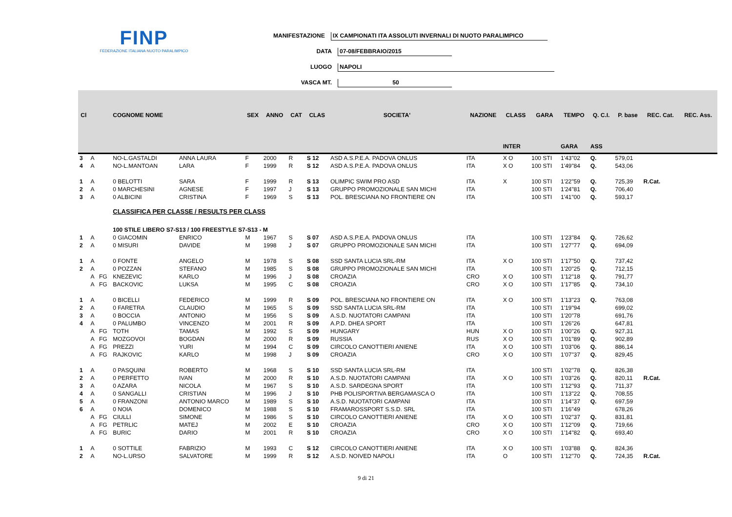FINP
FEDERAZIONE ITALIANA NUOTO PARALIMPICO
MANIFESTAZIONE IX CAMPIONATI ITA ASSOLUTI INVERNALI DI NUOTO PARALIMPICO
DATA 07-08/FEBBRAIO/2015
LUOGO NAPOLI
VASCA MT. 50
| Cl | | | COGNOME NOME | | SEX | ANNO | CAT | CLAS | SOCIETA' | NAZIONE | CLASS | GARA | TEMPO | Q. C.I. | P. base | REC. Cat. | REC. Ass. |
| --- | --- | --- | --- | --- | --- | --- | --- | --- | --- | --- | --- | --- | --- | --- | --- | --- | --- |
| | | | | | | | | | | | INTER | | GARA | ASS | | | |
| 3 | A | | NO-L.GASTALDI | ANNA LAURA | F | 2000 | R | S 12 | ASD A.S.P.E.A. PADOVA ONLUS | ITA | X O | 100 STI | 1'43"02 | Q. | 579,01 | | |
| 4 | A | | NO-L.MANTOAN | LARA | F | 1999 | R | S 12 | ASD A.S.P.E.A. PADOVA ONLUS | ITA | X O | 100 STI | 1'49"84 | Q. | 543,06 | | |
| 1 | A | | 0 BELOTTI | SARA | F | 1999 | R | S 13 | OLIMPIC SWIM PRO ASD | ITA | X | 100 STI | 1'22"59 | Q. | 725,39 | R.Cat. | |
| 2 | A | | 0 MARCHESINI | AGNESE | F | 1997 | J | S 13 | GRUPPO PROMOZIONALE SAN MICHI | ITA | | 100 STI | 1'24"81 | Q. | 706,40 | | |
| 3 | A | | 0 ALBICINI | CRISTINA | F | 1969 | S | S 13 | POL. BRESCIANA NO FRONTIERE ON | ITA | | 100 STI | 1'41"00 | Q. | 593,17 | | |
| | | | CLASSIFICA PER CLASSE / RESULTS PER CLASS | | | | | | | | | | | | | | |
| | | | 100 STILE LIBERO S7-S13 / 100 FREESTYLE S7-S13 - M | | | | | | | | | | | | | | |
| 1 | A | | 0 GIACOMIN | ENRICO | M | 1967 | S | S 07 | ASD A.S.P.E.A. PADOVA ONLUS | ITA | | 100 STI | 1'23"84 | Q. | 726,62 | | |
| 2 | A | | 0 MISURI | DAVIDE | M | 1998 | J | S 07 | GRUPPO PROMOZIONALE SAN MICHI | ITA | | 100 STI | 1'27"77 | Q. | 694,09 | | |
| 1 | A | | 0 FONTE | ANGELO | M | 1978 | S | S 08 | SSD SANTA LUCIA SRL-RM | ITA | X O | 100 STI | 1'17"50 | Q. | 737,42 | | |
| 2 | A | | 0 POZZAN | STEFANO | M | 1985 | S | S 08 | GRUPPO PROMOZIONALE SAN MICHI | ITA | | 100 STI | 1'20"25 | Q. | 712,15 | | |
| | A | FG | KNEZEVIC | KARLO | M | 1996 | J | S 08 | CROAZIA | CRO | X O | 100 STI | 1'12"18 | Q. | 791,77 | | |
| | A | FG | BACKOVIC | LUKSA | M | 1995 | C | S 08 | CROAZIA | CRO | X O | 100 STI | 1'17"85 | Q. | 734,10 | | |
| 1 | A | | 0 BICELLI | FEDERICO | M | 1999 | R | S 09 | POL. BRESCIANA NO FRONTIERE ON | ITA | X O | 100 STI | 1'13"23 | Q. | 763,08 | | |
| 2 | A | | 0 FARETRA | CLAUDIO | M | 1965 | S | S 09 | SSD SANTA LUCIA SRL-RM | ITA | | 100 STI | 1'19"94 | | 699,02 | | |
| 3 | A | | 0 BOCCIA | ANTONIO | M | 1956 | S | S 09 | A.S.D. NUOTATORI CAMPANI | ITA | | 100 STI | 1'20"78 | | 691,76 | | |
| 4 | A | | 0 PALUMBO | VINCENZO | M | 2001 | R | S 09 | A.P.D. DHEA SPORT | ITA | | 100 STI | 1'26"26 | | 647,81 | | |
| | A | FG | TOTH | TAMAS | M | 1992 | S | S 09 | HUNGARY | HUN | X O | 100 STI | 1'00"26 | Q. | 927,31 | | |
| | A | FG | MOZGOVOI | BOGDAN | M | 2000 | R | S 09 | RUSSIA | RUS | X O | 100 STI | 1'01"89 | Q. | 902,89 | | |
| | A | FG | PREZZI | YURI | M | 1994 | C | S 09 | CIRCOLO CANOTTIERI ANIENE | ITA | X O | 100 STI | 1'03"06 | Q. | 886,14 | | |
| | A | FG | RAJKOVIC | KARLO | M | 1998 | J | S 09 | CROAZIA | CRO | X O | 100 STI | 1'07"37 | Q. | 829,45 | | |
| 1 | A | | 0 PASQUINI | ROBERTO | M | 1968 | S | S 10 | SSD SANTA LUCIA SRL-RM | ITA | | 100 STI | 1'02"78 | Q. | 826,38 | | |
| 2 | A | | 0 PERFETTO | IVAN | M | 2000 | R | S 10 | A.S.D. NUOTATORI CAMPANI | ITA | X O | 100 STI | 1'03"26 | Q. | 820,11 | R.Cat. | |
| 3 | A | | 0 AZARA | NICOLA | M | 1967 | S | S 10 | A.S.D. SARDEGNA SPORT | ITA | | 100 STI | 1'12"93 | Q. | 711,37 | | |
| 4 | A | | 0 SANGALLI | CRISTIAN | M | 1996 | J | S 10 | PHB POLISPORTIVA BERGAMASCA O | ITA | | 100 STI | 1'13"22 | Q. | 708,55 | | |
| 5 | A | | 0 FRANZONI | ANTONIO MARCO | M | 1989 | S | S 10 | A.S.D. NUOTATORI CAMPANI | ITA | | 100 STI | 1'14"37 | Q. | 697,59 | | |
| 6 | A | | 0 NOIA | DOMENICO | M | 1988 | S | S 10 | FRAMAROSSPORT S.S.D. SRL | ITA | | 100 STI | 1'16"49 | | 678,26 | | |
| | A | FG | CIULLI | SIMONE | M | 1986 | S | S 10 | CIRCOLO CANOTTIERI ANIENE | ITA | X O | 100 STI | 1'02"37 | Q. | 831,81 | | |
| | A | FG | PETRLIC | MATEJ | M | 2002 | E | S 10 | CROAZIA | CRO | X O | 100 STI | 1'12"09 | Q. | 719,66 | | |
| | A | FG | BURIC | DARIO | M | 2001 | R | S 10 | CROAZIA | CRO | X O | 100 STI | 1'14"82 | Q. | 693,40 | | |
| 1 | A | | 0 SOTTILE | FABRIZIO | M | 1993 | C | S 12 | CIRCOLO CANOTTIERI ANIENE | ITA | X O | 100 STI | 1'03"88 | Q. | 824,36 | | |
| 2 | A | | NO-L.URSO | SALVATORE | M | 1999 | R | S 12 | A.S.D. NOIVED NAPOLI | ITA | O | 100 STI | 1'12"70 | Q. | 724,35 | R.Cat. | |
9 di 21